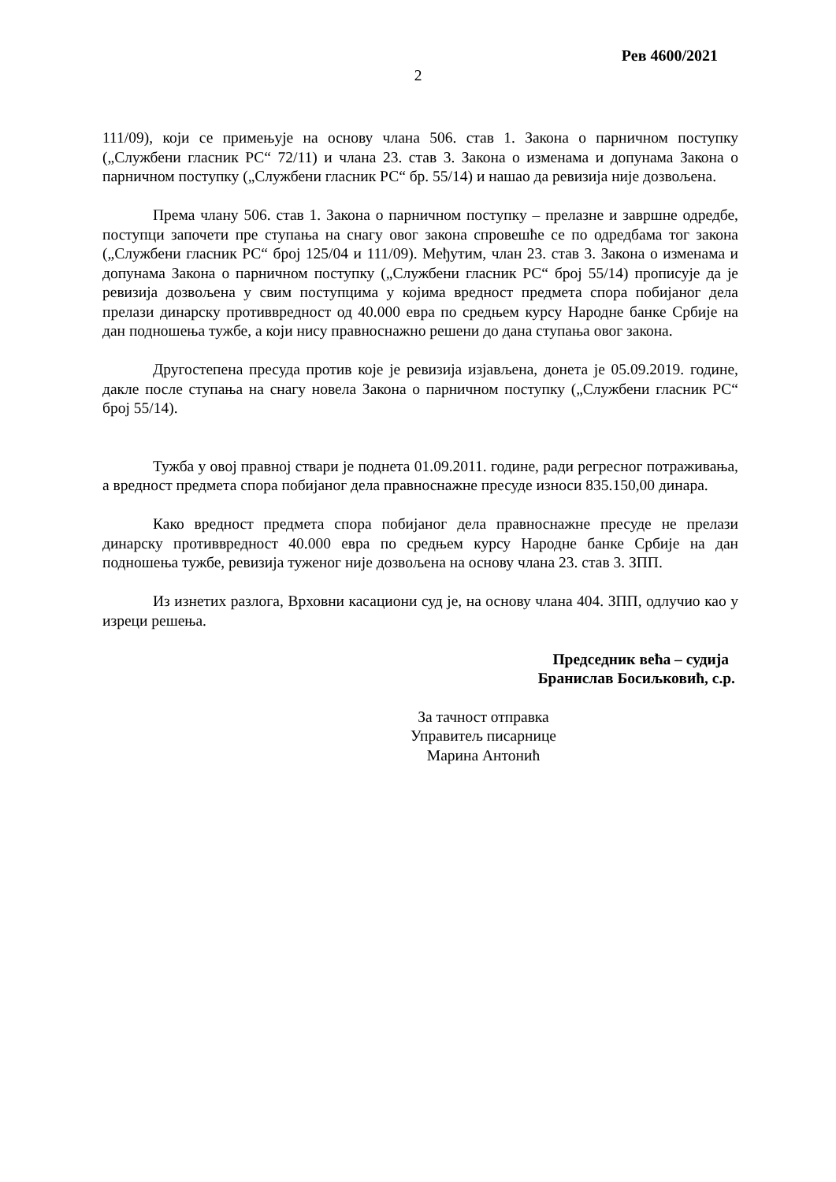Рев 4600/2021
2
111/09), који се примењује на основу члана 506. став 1. Закона о парничном поступку („Службени гласник РС“ 72/11) и члана 23. став 3. Закона о изменама и допунама Закона о парничном поступку („Службени гласник РС“ бр. 55/14) и нашао да ревизија није дозвољена.
Према члану 506. став 1. Закона о парничном поступку – прелазне и завршне одредбе, поступци започети пре ступања на снагу овог закона спровешће се по одредбама тог закона („Службени гласник РС“ број 125/04 и 111/09). Међутим, члан 23. став 3. Закона о изменама и допунама Закона о парничном поступку („Службени гласник РС“ број 55/14) прописује да је ревизија дозвољена у свим поступцима у којима вредност предмета спора побијаног дела прелази динарску противвредност од 40.000 евра по средњем курсу Народне банке Србије на дан подношења тужбе, а који нису правноснажно решени до дана ступања овог закона.
Другостепена пресуда против које је ревизија изјављена, донета је 05.09.2019. године, дакле после ступања на снагу новела Закона о парничном поступку („Службени гласник РС“ број 55/14).
Тужба у овој правној ствари је поднета 01.09.2011. године, ради регресног потраживања, а вредност предмета спора побијаног дела правноснажне пресуде износи 835.150,00 динара.
Како вредност предмета спора побијаног дела правноснажне пресуде не прелази динарску противвредност 40.000 евра по средњем курсу Народне банке Србије на дан подношења тужбе, ревизија туженог није дозвољена на основу члана 23. став 3. ЗПП.
Из изнетих разлога, Врховни касациони суд је, на основу члана 404. ЗПП, одлучио као у изреци решења.
Председник већа – судија
Бранислав Босиљковић, с.р.
За тачност отправка
Управитељ писарнице
Марина Антонић